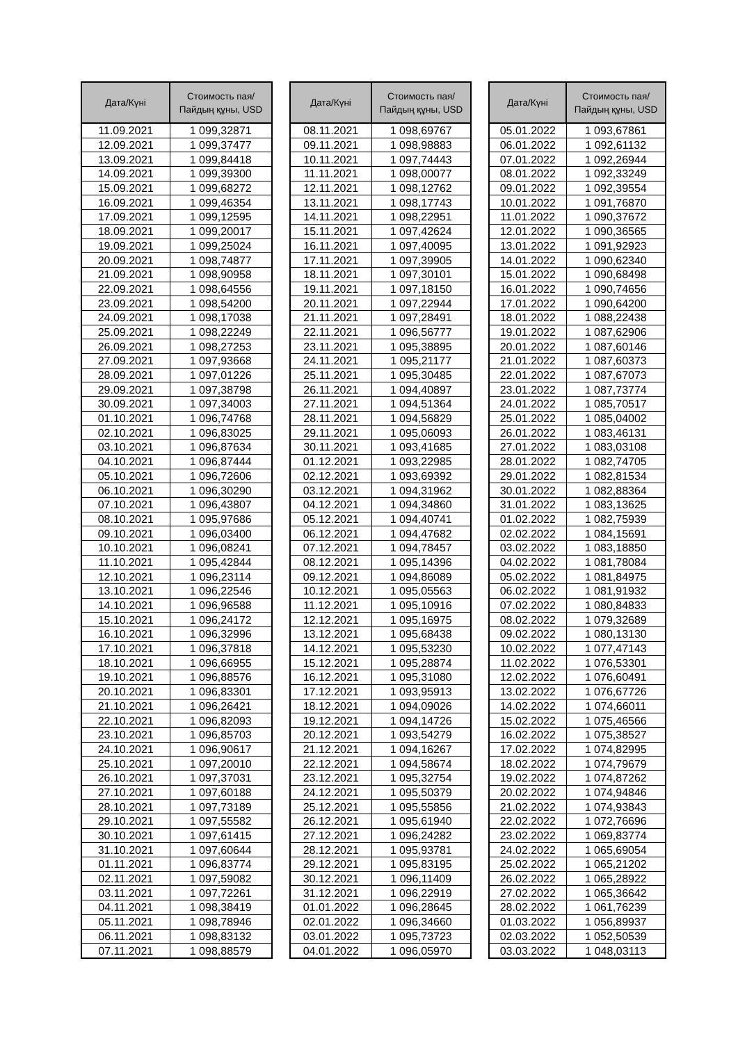| Дата/Күні | Стоимость пая/ Пайдың құны, USD |
| --- | --- |
| 11.09.2021 | 1 099,32871 |
| 12.09.2021 | 1 099,37477 |
| 13.09.2021 | 1 099,84418 |
| 14.09.2021 | 1 099,39300 |
| 15.09.2021 | 1 099,68272 |
| 16.09.2021 | 1 099,46354 |
| 17.09.2021 | 1 099,12595 |
| 18.09.2021 | 1 099,20017 |
| 19.09.2021 | 1 099,25024 |
| 20.09.2021 | 1 098,74877 |
| 21.09.2021 | 1 098,90958 |
| 22.09.2021 | 1 098,64556 |
| 23.09.2021 | 1 098,54200 |
| 24.09.2021 | 1 098,17038 |
| 25.09.2021 | 1 098,22249 |
| 26.09.2021 | 1 098,27253 |
| 27.09.2021 | 1 097,93668 |
| 28.09.2021 | 1 097,01226 |
| 29.09.2021 | 1 097,38798 |
| 30.09.2021 | 1 097,34003 |
| 01.10.2021 | 1 096,74768 |
| 02.10.2021 | 1 096,83025 |
| 03.10.2021 | 1 096,87634 |
| 04.10.2021 | 1 096,87444 |
| 05.10.2021 | 1 096,72606 |
| 06.10.2021 | 1 096,30290 |
| 07.10.2021 | 1 096,43807 |
| 08.10.2021 | 1 095,97686 |
| 09.10.2021 | 1 096,03400 |
| 10.10.2021 | 1 096,08241 |
| 11.10.2021 | 1 095,42844 |
| 12.10.2021 | 1 096,23114 |
| 13.10.2021 | 1 096,22546 |
| 14.10.2021 | 1 096,96588 |
| 15.10.2021 | 1 096,24172 |
| 16.10.2021 | 1 096,32996 |
| 17.10.2021 | 1 096,37818 |
| 18.10.2021 | 1 096,66955 |
| 19.10.2021 | 1 096,88576 |
| 20.10.2021 | 1 096,83301 |
| 21.10.2021 | 1 096,26421 |
| 22.10.2021 | 1 096,82093 |
| 23.10.2021 | 1 096,85703 |
| 24.10.2021 | 1 096,90617 |
| 25.10.2021 | 1 097,20010 |
| 26.10.2021 | 1 097,37031 |
| 27.10.2021 | 1 097,60188 |
| 28.10.2021 | 1 097,73189 |
| 29.10.2021 | 1 097,55582 |
| 30.10.2021 | 1 097,61415 |
| 31.10.2021 | 1 097,60644 |
| 01.11.2021 | 1 096,83774 |
| 02.11.2021 | 1 097,59082 |
| 03.11.2021 | 1 097,72261 |
| 04.11.2021 | 1 098,38419 |
| 05.11.2021 | 1 098,78946 |
| 06.11.2021 | 1 098,83132 |
| 07.11.2021 | 1 098,88579 |
| Дата/Күні | Стоимость пая/ Пайдың құны, USD |
| --- | --- |
| 08.11.2021 | 1 098,69767 |
| 09.11.2021 | 1 098,98883 |
| 10.11.2021 | 1 097,74443 |
| 11.11.2021 | 1 098,00077 |
| 12.11.2021 | 1 098,12762 |
| 13.11.2021 | 1 098,17743 |
| 14.11.2021 | 1 098,22951 |
| 15.11.2021 | 1 097,42624 |
| 16.11.2021 | 1 097,40095 |
| 17.11.2021 | 1 097,39905 |
| 18.11.2021 | 1 097,30101 |
| 19.11.2021 | 1 097,18150 |
| 20.11.2021 | 1 097,22944 |
| 21.11.2021 | 1 097,28491 |
| 22.11.2021 | 1 096,56777 |
| 23.11.2021 | 1 095,38895 |
| 24.11.2021 | 1 095,21177 |
| 25.11.2021 | 1 095,30485 |
| 26.11.2021 | 1 094,40897 |
| 27.11.2021 | 1 094,51364 |
| 28.11.2021 | 1 094,56829 |
| 29.11.2021 | 1 095,06093 |
| 30.11.2021 | 1 093,41685 |
| 01.12.2021 | 1 093,22985 |
| 02.12.2021 | 1 093,69392 |
| 03.12.2021 | 1 094,31962 |
| 04.12.2021 | 1 094,34860 |
| 05.12.2021 | 1 094,40741 |
| 06.12.2021 | 1 094,47682 |
| 07.12.2021 | 1 094,78457 |
| 08.12.2021 | 1 095,14396 |
| 09.12.2021 | 1 094,86089 |
| 10.12.2021 | 1 095,05563 |
| 11.12.2021 | 1 095,10916 |
| 12.12.2021 | 1 095,16975 |
| 13.12.2021 | 1 095,68438 |
| 14.12.2021 | 1 095,53230 |
| 15.12.2021 | 1 095,28874 |
| 16.12.2021 | 1 095,31080 |
| 17.12.2021 | 1 093,95913 |
| 18.12.2021 | 1 094,09026 |
| 19.12.2021 | 1 094,14726 |
| 20.12.2021 | 1 093,54279 |
| 21.12.2021 | 1 094,16267 |
| 22.12.2021 | 1 094,58674 |
| 23.12.2021 | 1 095,32754 |
| 24.12.2021 | 1 095,50379 |
| 25.12.2021 | 1 095,55856 |
| 26.12.2021 | 1 095,61940 |
| 27.12.2021 | 1 096,24282 |
| 28.12.2021 | 1 095,93781 |
| 29.12.2021 | 1 095,83195 |
| 30.12.2021 | 1 096,11409 |
| 31.12.2021 | 1 096,22919 |
| 01.01.2022 | 1 096,28645 |
| 02.01.2022 | 1 096,34660 |
| 03.01.2022 | 1 095,73723 |
| 04.01.2022 | 1 096,05970 |
| Дата/Күні | Стоимость пая/ Пайдың құны, USD |
| --- | --- |
| 05.01.2022 | 1 093,67861 |
| 06.01.2022 | 1 092,61132 |
| 07.01.2022 | 1 092,26944 |
| 08.01.2022 | 1 092,33249 |
| 09.01.2022 | 1 092,39554 |
| 10.01.2022 | 1 091,76870 |
| 11.01.2022 | 1 090,37672 |
| 12.01.2022 | 1 090,36565 |
| 13.01.2022 | 1 091,92923 |
| 14.01.2022 | 1 090,62340 |
| 15.01.2022 | 1 090,68498 |
| 16.01.2022 | 1 090,74656 |
| 17.01.2022 | 1 090,64200 |
| 18.01.2022 | 1 088,22438 |
| 19.01.2022 | 1 087,62906 |
| 20.01.2022 | 1 087,60146 |
| 21.01.2022 | 1 087,60373 |
| 22.01.2022 | 1 087,67073 |
| 23.01.2022 | 1 087,73774 |
| 24.01.2022 | 1 085,70517 |
| 25.01.2022 | 1 085,04002 |
| 26.01.2022 | 1 083,46131 |
| 27.01.2022 | 1 083,03108 |
| 28.01.2022 | 1 082,74705 |
| 29.01.2022 | 1 082,81534 |
| 30.01.2022 | 1 082,88364 |
| 31.01.2022 | 1 083,13625 |
| 01.02.2022 | 1 082,75939 |
| 02.02.2022 | 1 084,15691 |
| 03.02.2022 | 1 083,18850 |
| 04.02.2022 | 1 081,78084 |
| 05.02.2022 | 1 081,84975 |
| 06.02.2022 | 1 081,91932 |
| 07.02.2022 | 1 080,84833 |
| 08.02.2022 | 1 079,32689 |
| 09.02.2022 | 1 080,13130 |
| 10.02.2022 | 1 077,47143 |
| 11.02.2022 | 1 076,53301 |
| 12.02.2022 | 1 076,60491 |
| 13.02.2022 | 1 076,67726 |
| 14.02.2022 | 1 074,66011 |
| 15.02.2022 | 1 075,46566 |
| 16.02.2022 | 1 075,38527 |
| 17.02.2022 | 1 074,82995 |
| 18.02.2022 | 1 074,79679 |
| 19.02.2022 | 1 074,87262 |
| 20.02.2022 | 1 074,94846 |
| 21.02.2022 | 1 074,93843 |
| 22.02.2022 | 1 072,76696 |
| 23.02.2022 | 1 069,83774 |
| 24.02.2022 | 1 065,69054 |
| 25.02.2022 | 1 065,21202 |
| 26.02.2022 | 1 065,28922 |
| 27.02.2022 | 1 065,36642 |
| 28.02.2022 | 1 061,76239 |
| 01.03.2022 | 1 056,89937 |
| 02.03.2022 | 1 052,50539 |
| 03.03.2022 | 1 048,03113 |